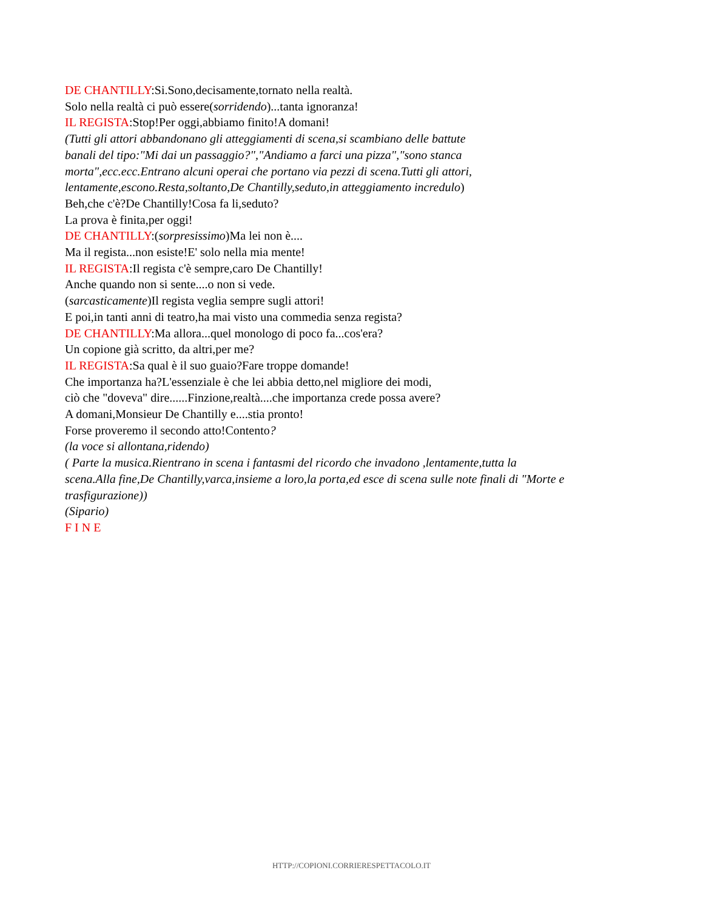DE CHANTILLY:Si.Sono,decisamente,tornato nella realtà.
Solo nella realtà ci può essere(sorridendo)...tanta ignoranza!
IL REGISTA:Stop!Per oggi,abbiamo finito!A domani!
(Tutti gli attori abbandonano gli atteggiamenti di scena,si scambiano delle battute
banali del tipo:"Mi dai un passaggio?","Andiamo a farci una pizza","sono stanca
morta",ecc.ecc.Entrano alcuni operai che portano via pezzi di scena.Tutti gli attori,
lentamente,escono.Resta,soltanto,De Chantilly,seduto,in atteggiamento incredulo)
Beh,che c'è?De Chantilly!Cosa fa li,seduto?
La prova è finita,per oggi!
DE CHANTILLY:(sorpresissimo)Ma lei non è....
Ma il regista...non esiste!E' solo nella mia mente!
IL REGISTA:Il regista c'è sempre,caro De Chantilly!
Anche quando non si sente....o non si vede.
(sarcasticamente)Il regista veglia sempre sugli attori!
E poi,in tanti anni di teatro,ha mai visto una commedia senza regista?
DE CHANTILLY:Ma allora...quel monologo di poco fa...cos'era?
Un copione già scritto, da altri,per me?
IL REGISTA:Sa qual è il suo guaio?Fare troppe domande!
Che importanza ha?L'essenziale è che lei abbia detto,nel migliore dei modi,
ciò che "doveva" dire......Finzione,realtà....che importanza crede possa avere?
A domani,Monsieur De Chantilly e....stia pronto!
Forse proveremo il secondo atto!Contento?
(la voce si allontana,ridendo)
( Parte la musica.Rientrano in scena i fantasmi del ricordo che invadono ,lentamente,tutta la
scena.Alla fine,De Chantilly,varca,insieme a loro,la porta,ed esce di scena sulle note finali di "Morte e
trasfigurazione))
(Sipario)
F I N E
HTTP://COPIONI.CORRIERESPETTACOLO.IT